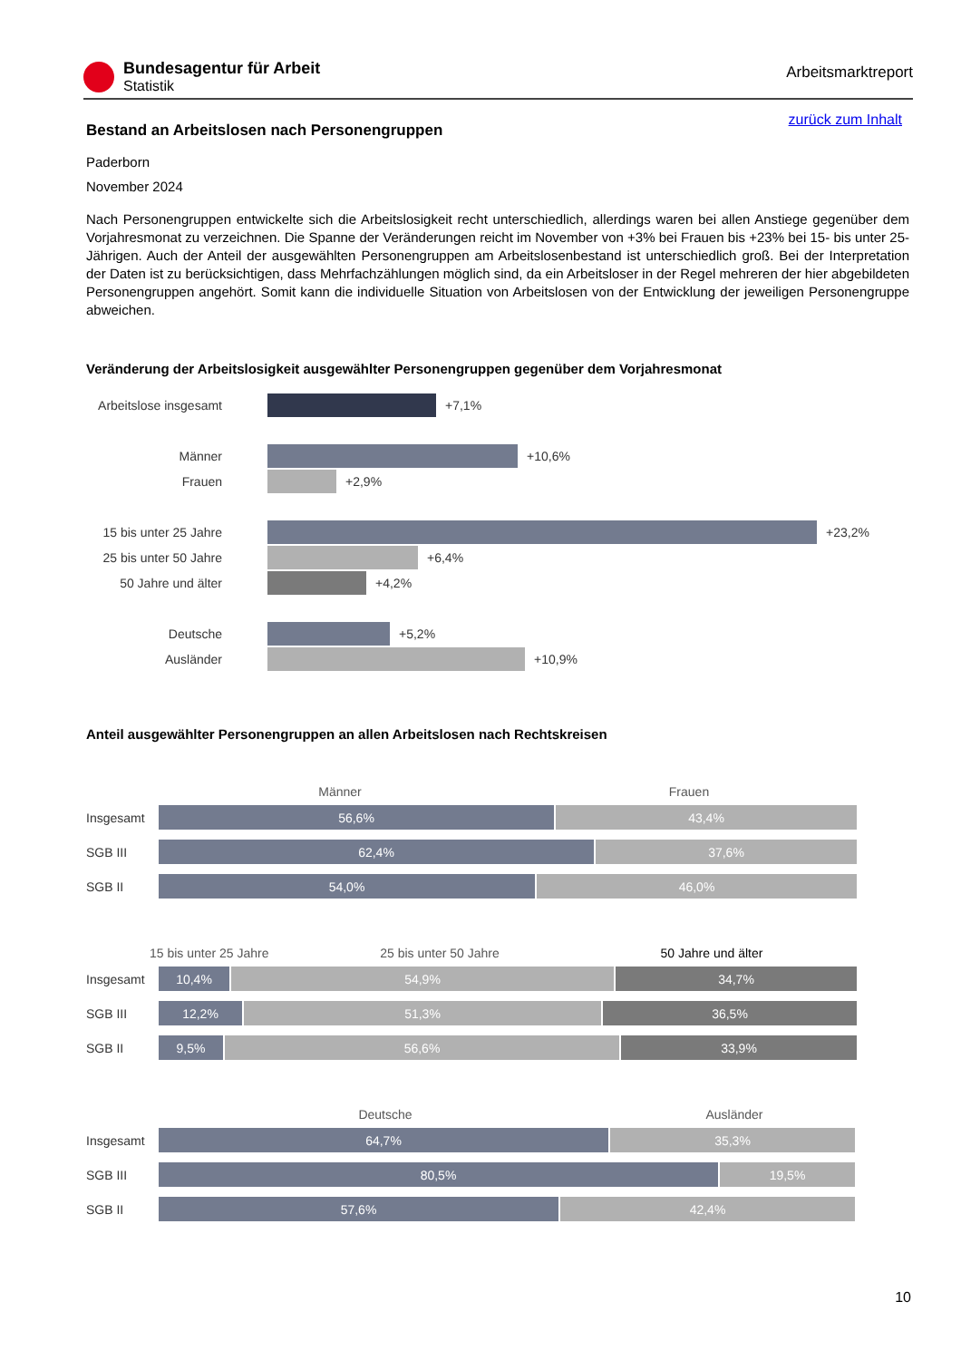Bundesagentur für Arbeit
Statistik
Arbeitsmarktreport
zurück zum Inhalt
Bestand an Arbeitslosen nach Personengruppen
Paderborn
November 2024
Nach Personengruppen entwickelte sich die Arbeitslosigkeit recht unterschiedlich, allerdings waren bei allen Anstiege gegenüber dem Vorjahresmonat zu verzeichnen. Die Spanne der Veränderungen reicht im November von +3% bei Frauen bis +23% bei 15- bis unter 25-Jährigen. Auch der Anteil der ausgewählten Personengruppen am Arbeitslosenbestand ist unterschiedlich groß. Bei der Interpretation der Daten ist zu berücksichtigen, dass Mehrfachzählungen möglich sind, da ein Arbeitsloser in der Regel mehreren der hier abgebildeten Personengruppen angehört. Somit kann die individuelle Situation von Arbeitslosen von der Entwicklung der jeweiligen Personengruppe abweichen.
Veränderung der Arbeitslosigkeit ausgewählter Personengruppen gegenüber dem Vorjahresmonat
Arbeitslose insgesamt
+7,1%
Männer +10,6%
Frauen +2,9%
15 bis unter 25 Jahre
+23,2%
25 bis unter 50 Jahre
+6,4%
50 Jahre und älter
+4,2%
Deutsche +5,2%
Ausländer +10,9%
Anteil ausgewählter Personengruppen an allen Arbeitslosen nach Rechtskreisen
Männer Frauen
Insgesamt
56,6% 43,4%
SGB III
62,4% 37,6%
SGB II
54,0% 46,0%
15 bis unter 25 Jahre 25 bis unter 50 Jahre 50 Jahre und älter
Insgesamt
10,4% 54,9% 34,7%
SGB III
12,2% 51,3% 36,5%
SGB II
9,5% 56,6% 33,9%
Deutsche Ausländer
Insgesamt
64,7% 35,3%
SGB III
80,5% 19,5%
SGB II
57,6% 42,4%
10